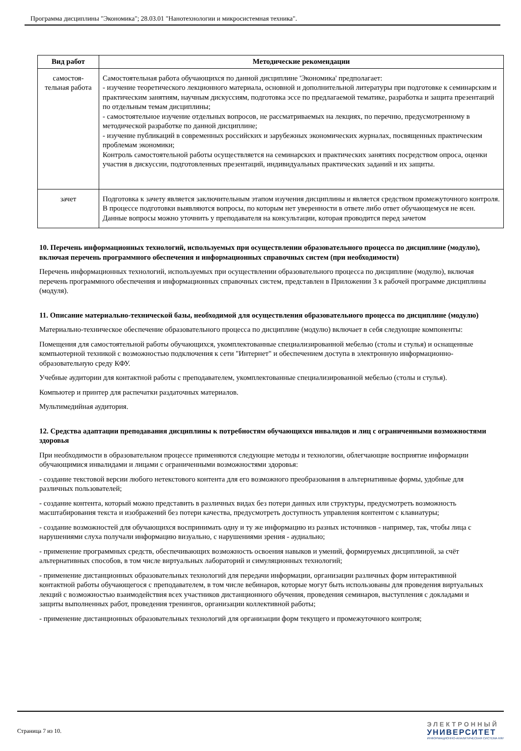Программа дисциплины "Экономика"; 28.03.01 "Нанотехнологии и микросистемная техника".
| Вид работ | Методические рекомендации |
| --- | --- |
| самостоя- тельная работа | Самостоятельная работа обучающихся по данной дисциплине 'Экономика' предполагает: - изучение теоретического лекционного материала, основной и дополнительной литературы при подготовке к семинарским и практическим занятиям, научным дискуссиям, подготовка эссе по предлагаемой тематике, разработка и защита презентаций по отдельным темам дисциплины; - самостоятельное изучение отдельных вопросов, не рассматриваемых на лекциях, по перечню, предусмотренному в методической разработке по данной дисциплине; - изучение публикаций в современных российских и зарубежных экономических журналах, посвященных практическим проблемам экономики; Контроль самостоятельной работы осуществляется на семинарских и практических занятиях посредством опроса, оценки участия в дискуссии, подготовленных презентаций, индивидуальных практических заданий и их защиты. |
| зачет | Подготовка к зачету является заключительным этапом изучения дисциплины и является средством промежуточного контроля. В процессе подготовки выявляются вопросы, по которым нет уверенности в ответе либо ответ обучающемуся не ясен. Данные вопросы можно уточнить у преподавателя на консультации, которая проводится перед зачетом |
10. Перечень информационных технологий, используемых при осуществлении образовательного процесса по дисциплине (модулю), включая перечень программного обеспечения и информационных справочных систем (при необходимости)
Перечень информационных технологий, используемых при осуществлении образовательного процесса по дисциплине (модулю), включая перечень программного обеспечения и информационных справочных систем, представлен в Приложении 3 к рабочей программе дисциплины (модуля).
11. Описание материально-технической базы, необходимой для осуществления образовательного процесса по дисциплине (модулю)
Материально-техническое обеспечение образовательного процесса по дисциплине (модулю) включает в себя следующие компоненты:
Помещения для самостоятельной работы обучающихся, укомплектованные специализированной мебелью (столы и стулья) и оснащенные компьютерной техникой с возможностью подключения к сети "Интернет" и обеспечением доступа в электронную информационно-образовательную среду КФУ.
Учебные аудитории для контактной работы с преподавателем, укомплектованные специализированной мебелью (столы и стулья).
Компьютер и принтер для распечатки раздаточных материалов.
Мультимедийная аудитория.
12. Средства адаптации преподавания дисциплины к потребностям обучающихся инвалидов и лиц с ограниченными возможностями здоровья
При необходимости в образовательном процессе применяются следующие методы и технологии, облегчающие восприятие информации обучающимися инвалидами и лицами с ограниченными возможностями здоровья:
- создание текстовой версии любого нетекстового контента для его возможного преобразования в альтернативные формы, удобные для различных пользователей;
- создание контента, который можно представить в различных видах без потери данных или структуры, предусмотреть возможность масштабирования текста и изображений без потери качества, предусмотреть доступность управления контентом с клавиатуры;
- создание возможностей для обучающихся воспринимать одну и ту же информацию из разных источников - например, так, чтобы лица с нарушениями слуха получали информацию визуально, с нарушениями зрения - аудиально;
- применение программных средств, обеспечивающих возможность освоения навыков и умений, формируемых дисциплиной, за счёт альтернативных способов, в том числе виртуальных лабораторий и симуляционных технологий;
- применение дистанционных образовательных технологий для передачи информации, организации различных форм интерактивной контактной работы обучающегося с преподавателем, в том числе вебинаров, которые могут быть использованы для проведения виртуальных лекций с возможностью взаимодействия всех участников дистанционного обучения, проведения семинаров, выступления с докладами и защиты выполненных работ, проведения тренингов, организации коллективной работы;
- применение дистанционных образовательных технологий для организации форм текущего и промежуточного контроля;
Страница 7 из 10.
ЭЛЕКТРОННЫЙ
УНИВЕРСИТЕТ
ИНФОРМАЦИОННО-АНАЛИТИЧЕСКАЯ СИСТЕМА КФУ